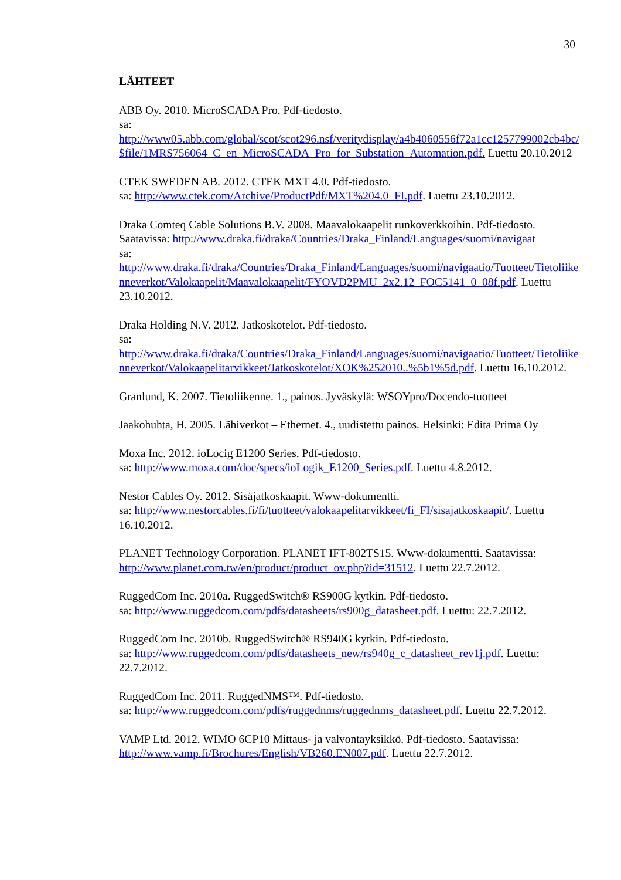30
LÄHTEET
ABB Oy. 2010. MicroSCADA Pro. Pdf-tiedosto.
sa: http://www05.abb.com/global/scot/scot296.nsf/veritydisplay/a4b4060556f72a1cc1257799002cb4bc/$file/1MRS756064_C_en_MicroSCADA_Pro_for_Substation_Automation.pdf. Luettu 20.10.2012
CTEK SWEDEN AB. 2012. CTEK MXT 4.0. Pdf-tiedosto.
sa: http://www.ctek.com/Archive/ProductPdf/MXT%204.0_FI.pdf. Luettu 23.10.2012.
Draka Comteq Cable Solutions B.V. 2008. Maavalokaapelit runkoverkkoihin. Pdf-tiedosto. Saatavissa: http://www.draka.fi/draka/Countries/Draka_Finland/Languages/suomi/navigaat
sa: http://www.draka.fi/draka/Countries/Draka_Finland/Languages/suomi/navigaatio/Tuotteet/Tietoliikenneverkot/Valokaapelit/Maavalokaapelit/FYOVD2PMU_2x2.12_FOC5141_0_08f.pdf. Luettu 23.10.2012.
Draka Holding N.V. 2012. Jatkoskotelot. Pdf-tiedosto.
sa: http://www.draka.fi/draka/Countries/Draka_Finland/Languages/suomi/navigaatio/Tuotteet/Tietoliikenneverkot/Valokaapelitarvikkeet/Jatkoskotelot/XOK%252010..%5b1%5d.pdf. Luettu 16.10.2012.
Granlund, K. 2007. Tietoliikenne. 1., painos. Jyväskylä: WSOYpro/Docendo-tuotteet
Jaakohuhta, H. 2005. Lähiverkot – Ethernet. 4., uudistettu painos. Helsinki: Edita Prima Oy
Moxa Inc. 2012. ioLocig E1200 Series. Pdf-tiedosto.
sa: http://www.moxa.com/doc/specs/ioLogik_E1200_Series.pdf. Luettu 4.8.2012.
Nestor Cables Oy. 2012. Sisäjatkoskaapit. Www-dokumentti.
sa: http://www.nestorcables.fi/fi/tuotteet/valokaapelitarvikkeet/fi_FI/sisajatkoskaapit/. Luettu 16.10.2012.
PLANET Technology Corporation. PLANET IFT-802TS15. Www-dokumentti. Saatavissa: http://www.planet.com.tw/en/product/product_ov.php?id=31512. Luettu 22.7.2012.
RuggedCom Inc. 2010a. RuggedSwitch® RS900G kytkin. Pdf-tiedosto.
sa: http://www.ruggedcom.com/pdfs/datasheets/rs900g_datasheet.pdf. Luettu: 22.7.2012.
RuggedCom Inc. 2010b. RuggedSwitch® RS940G kytkin. Pdf-tiedosto.
sa: http://www.ruggedcom.com/pdfs/datasheets_new/rs940g_c_datasheet_rev1j.pdf. Luettu: 22.7.2012.
RuggedCom Inc. 2011. RuggedNMS™. Pdf-tiedosto.
sa: http://www.ruggedcom.com/pdfs/ruggednms/ruggednms_datasheet.pdf. Luettu 22.7.2012.
VAMP Ltd. 2012. WIMO 6CP10 Mittaus- ja valvontayksikkö. Pdf-tiedosto. Saatavissa: http://www.vamp.fi/Brochures/English/VB260.EN007.pdf. Luettu 22.7.2012.